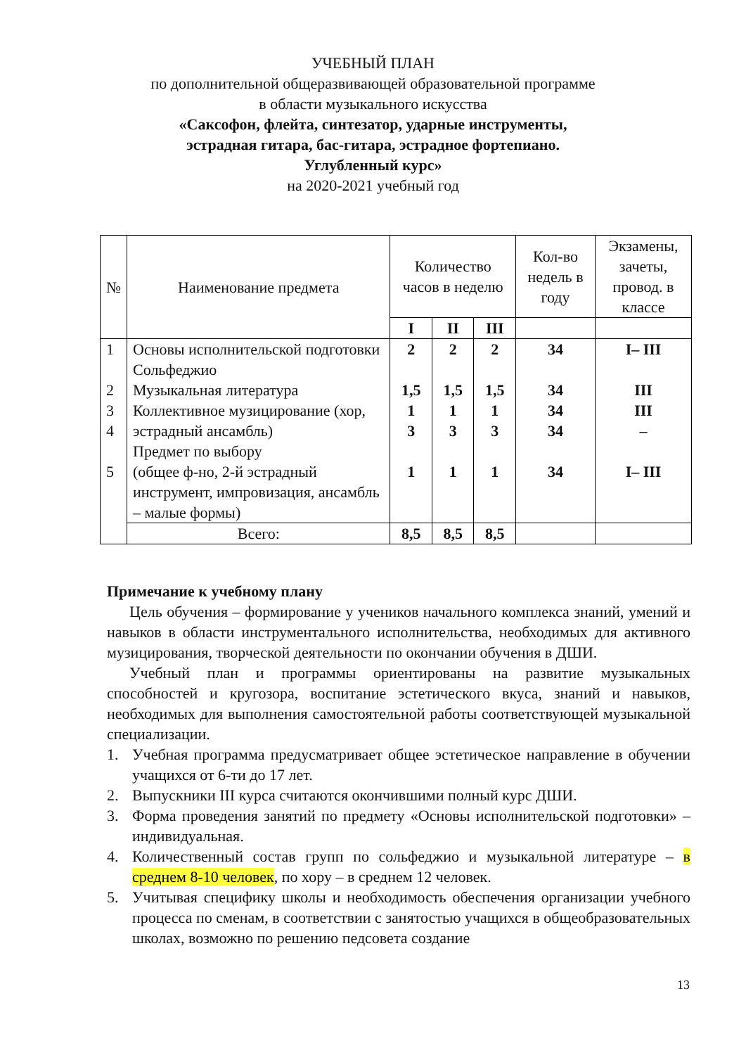УЧЕБНЫЙ ПЛАН
по дополнительной общеразвивающей образовательной программе
в области музыкального искусства
«Саксофон, флейта, синтезатор, ударные инструменты,
эстрадная гитара, бас-гитара, эстрадное фортепиано.
Углубленный курс»
на 2020-2021 учебный год
| № | Наименование предмета | Количество часов в неделю | | | Кол-во недель в году | Экзамены, зачеты, провод. в классе |
| --- | --- | --- | --- | --- | --- | --- |
| | | I | II | III | | |
| 1 2 3 4 5 | Основы исполнительской подготовки Сольфеджио Музыкальная литература Коллективное музицирование (хор, эстрадный ансамбль) Предмет по выбору (общее ф-но, 2-й эстрадный инструмент, импровизация, ансамбль – малые формы) | 2 1,5 1 3 1 | 2 1,5 1 3 1 | 2 1,5 1 3 1 | 34 34 34 34 34 | I– III III III – I– III |
| | Всего: | 8,5 | 8,5 | 8,5 | | |
Примечание к учебному плану
Цель обучения – формирование у учеников начального комплекса знаний, умений и навыков в области инструментального исполнительства, необходимых для активного музицирования, творческой деятельности по окончании обучения в ДШИ.
Учебный план и программы ориентированы на развитие музыкальных способностей и кругозора, воспитание эстетического вкуса, знаний и навыков, необходимых для выполнения самостоятельной работы соответствующей музыкальной специализации.
1. Учебная программа предусматривает общее эстетическое направление в обучении учащихся от 6-ти до 17 лет.
2. Выпускники III курса считаются окончившими полный курс ДШИ.
3. Форма проведения занятий по предмету «Основы исполнительской подготовки» – индивидуальная.
4. Количественный состав групп по сольфеджио и музыкальной литературе – в среднем 8-10 человек, по хору – в среднем 12 человек.
5. Учитывая специфику школы и необходимость обеспечения организации учебного процесса по сменам, в соответствии с занятостью учащихся в общеобразовательных школах, возможно по решению педсовета создание
13